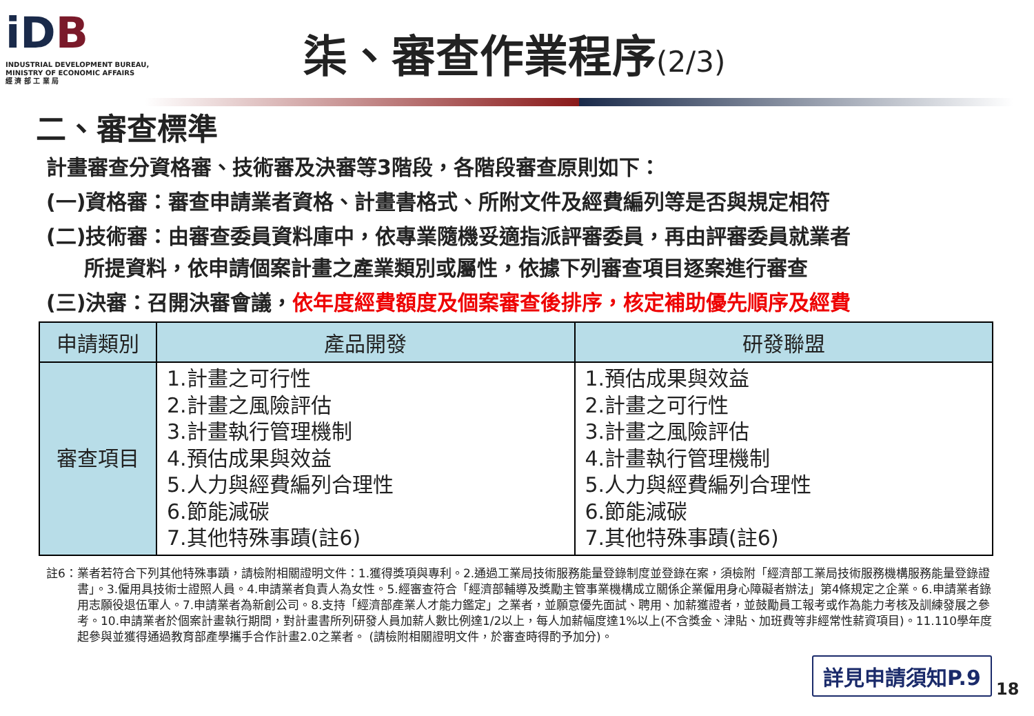iDB
INDUSTRIAL DEVELOPMENT BUREAU,
MINISTRY OF ECONOMIC AFFAIRS
經 濟 部 工 業 局
柒、審查作業程序(2/3)
二、審查標準
計畫審查分資格審、技術審及決審等3階段，各階段審查原則如下：
(一)資格審：審查申請業者資格、計畫書格式、所附文件及經費編列等是否與規定相符
(二)技術審：由審查委員資料庫中，依專業隨機妥適指派評審委員，再由評審委員就業者
所提資料，依申請個案計畫之產業類別或屬性，依據下列審查項目逐案進行審查
(三)決審：召開決審會議，依年度經費額度及個案審查後排序，核定補助優先順序及經費
| 申請類別 | 產品開發 | 研發聯盟 |
| --- | --- | --- |
| 審查項目 | 1.計畫之可行性 2.計畫之風險評估 3.計畫執行管理機制 4.預估成果與效益 5.人力與經費編列合理性 6.節能減碳 7.其他特殊事蹟(註6) | 1.預估成果與效益 2.計畫之可行性 3.計畫之風險評估 4.計畫執行管理機制 5.人力與經費編列合理性 6.節能減碳 7.其他特殊事蹟(註6) |
註6：業者若符合下列其他特殊事蹟，請檢附相關證明文件：1.獲得獎項與專利。2.通過工業局技術服務能量登錄制度並登錄在案，須檢附「經濟部工業局技術服務機構服務能量登錄證書」。3.僱用具技術士證照人員。4.申請業者負責人為女性。5.經審查符合「經濟部輔導及獎勵主管事業機構成立關係企業僱用身心障礙者辦法」第4條規定之企業。6.申請業者錄用志願役退伍軍人。7.申請業者為新創公司。8.支持「經濟部產業人才能力鑑定」之業者，並願意優先面試、聘用、加薪獲證者，並鼓勵員工報考或作為能力考核及訓練發展之參考。10.申請業者於個案計畫執行期間，對計畫書所列研發人員加薪人數比例達1/2以上，每人加薪幅度達1%以上(不含獎金、津貼、加班費等非經常性薪資項目)。11.110學年度起參與並獲得通過教育部產學攜手合作計畫2.0之業者。 (請檢附相關證明文件，於審查時得酌予加分)。
詳見申請須知P.9
18